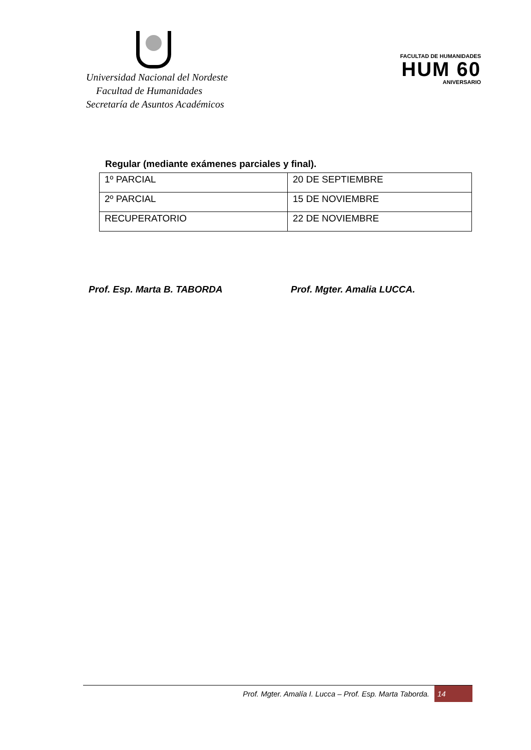Universidad Nacional del Nordeste
Facultad de Humanidades
Secretaría de Asuntos Académicos
FACULTAD DE HUMANIDADES
HUM 60
ANIVERSARIO
Regular (mediante exámenes parciales y final).
| 1º PARCIAL | 20 DE SEPTIEMBRE |
| 2º PARCIAL | 15 DE NOVIEMBRE |
| RECUPERATORIO | 22 DE NOVIEMBRE |
Prof. Esp. Marta B. TABORDA Prof. Mgter. Amalia LUCCA.
Prof. Mgter. Amalía I. Lucca – Prof. Esp. Marta Taborda. 14